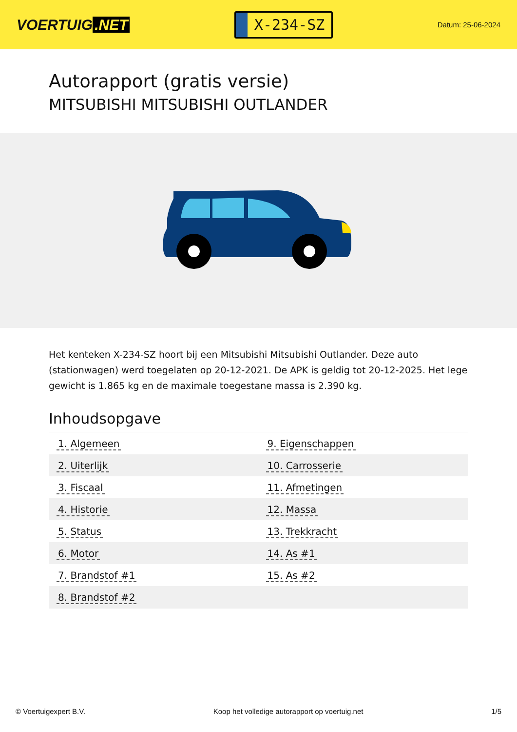VOERTUIG.NET
X-234-SZ
Datum: 25-06-2024
Autorapport (gratis versie)
MITSUBISHI MITSUBISHI OUTLANDER
Het kenteken X-234-SZ hoort bij een Mitsubishi Mitsubishi Outlander. Deze auto (stationwagen) werd toegelaten op 20-12-2021. De APK is geldig tot 20-12-2025. Het lege gewicht is 1.865 kg en de maximale toegestane massa is 2.390 kg.
Inhoudsopgave
| 1. Algemeen | 9. Eigenschappen |
| 2. Uiterlijk | 10. Carrosserie |
| 3. Fiscaal | 11. Afmetingen |
| 4. Historie | 12. Massa |
| 5. Status | 13. Trekkracht |
| 6. Motor | 14. As #1 |
| 7. Brandstof #1 | 15. As #2 |
| 8. Brandstof #2 | |
© Voertuigexpert B.V. Koop het volledige autorapport op voertuig.net 1/5